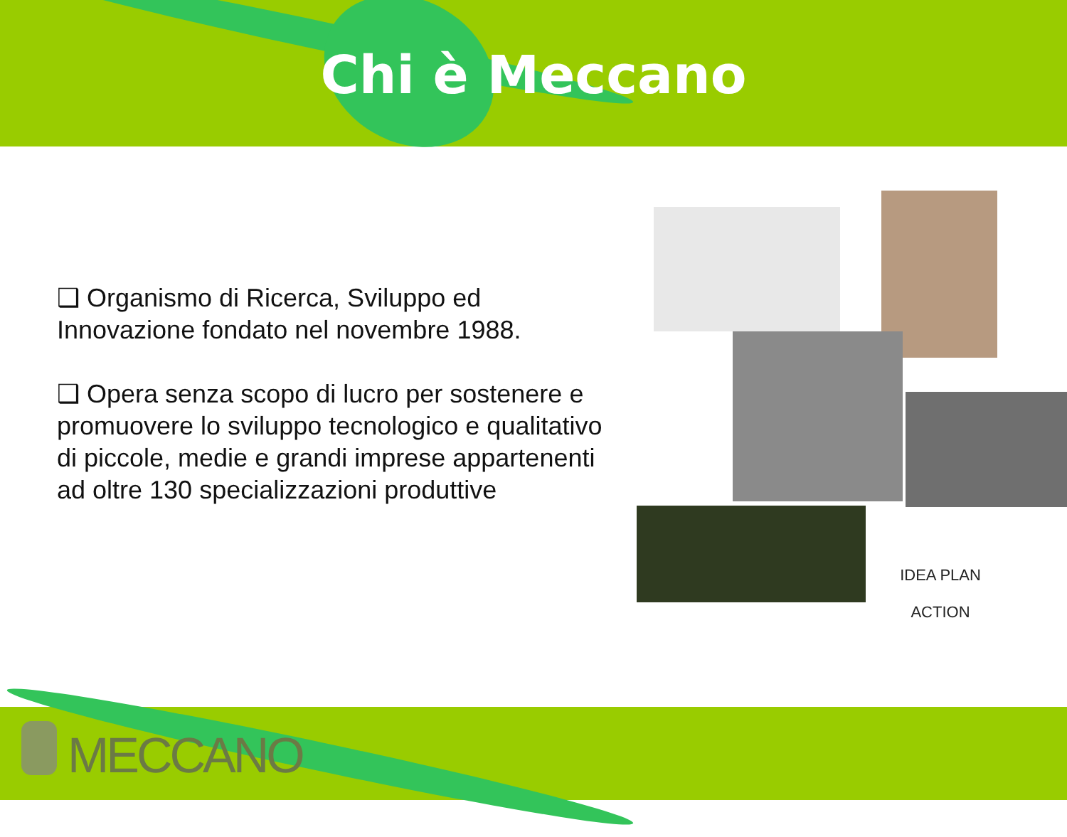Chi è Meccano
❑ Organismo di Ricerca, Sviluppo ed Innovazione fondato nel novembre 1988.
❑ Opera senza scopo di lucro per sostenere e promuovere lo sviluppo tecnologico e qualitativo di piccole, medie e grandi imprese appartenenti ad oltre 130 specializzazioni produttive
IDEA PLAN
ACTION
MECCANO